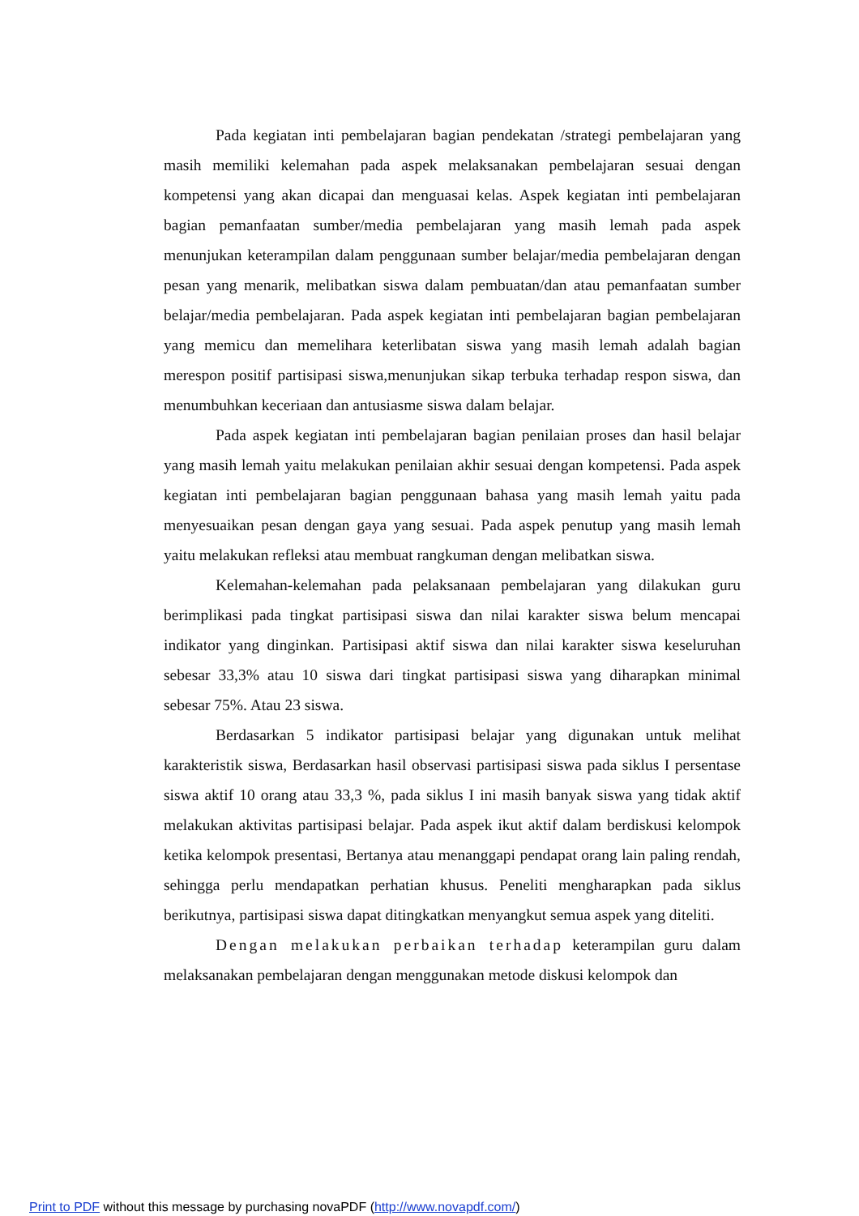Pada kegiatan inti pembelajaran bagian pendekatan /strategi pembelajaran yang masih memiliki kelemahan pada aspek melaksanakan pembelajaran sesuai dengan kompetensi yang akan dicapai dan menguasai kelas. Aspek kegiatan inti pembelajaran bagian pemanfaatan sumber/media pembelajaran yang masih lemah pada aspek menunjukan keterampilan dalam penggunaan sumber belajar/media pembelajaran dengan pesan yang menarik, melibatkan siswa dalam pembuatan/dan atau pemanfaatan sumber belajar/media pembelajaran. Pada aspek kegiatan inti pembelajaran bagian pembelajaran yang memicu dan memelihara keterlibatan siswa yang masih lemah adalah bagian merespon positif partisipasi siswa,menunjukan sikap terbuka terhadap respon siswa, dan menumbuhkan keceriaan dan antusiasme siswa dalam belajar.
Pada aspek kegiatan inti pembelajaran bagian penilaian proses dan hasil belajar yang masih lemah yaitu melakukan penilaian akhir sesuai dengan kompetensi. Pada aspek kegiatan inti pembelajaran bagian penggunaan bahasa yang masih lemah yaitu pada menyesuaikan pesan dengan gaya yang sesuai. Pada aspek penutup yang masih lemah yaitu melakukan refleksi atau membuat rangkuman dengan melibatkan siswa.
Kelemahan-kelemahan pada pelaksanaan pembelajaran yang dilakukan guru berimplikasi pada tingkat partisipasi siswa dan nilai karakter siswa belum mencapai indikator yang dinginkan. Partisipasi aktif siswa dan nilai karakter siswa keseluruhan sebesar 33,3% atau 10 siswa dari tingkat partisipasi siswa yang diharapkan minimal sebesar 75%. Atau 23 siswa.
Berdasarkan 5 indikator partisipasi belajar yang digunakan untuk melihat karakteristik siswa, Berdasarkan hasil observasi partisipasi siswa pada siklus I persentase siswa aktif 10 orang atau 33,3 %, pada siklus I ini masih banyak siswa yang tidak aktif melakukan aktivitas partisipasi belajar. Pada aspek ikut aktif dalam berdiskusi kelompok ketika kelompok presentasi, Bertanya atau menanggapi pendapat orang lain paling rendah, sehingga perlu mendapatkan perhatian khusus. Peneliti mengharapkan pada siklus berikutnya, partisipasi siswa dapat ditingkatkan menyangkut semua aspek yang diteliti.
Dengan melakukan perbaikan terhadap keterampilan guru dalam melaksanakan pembelajaran dengan menggunakan metode diskusi kelompok dan
Print to PDF without this message by purchasing novaPDF (http://www.novapdf.com/)